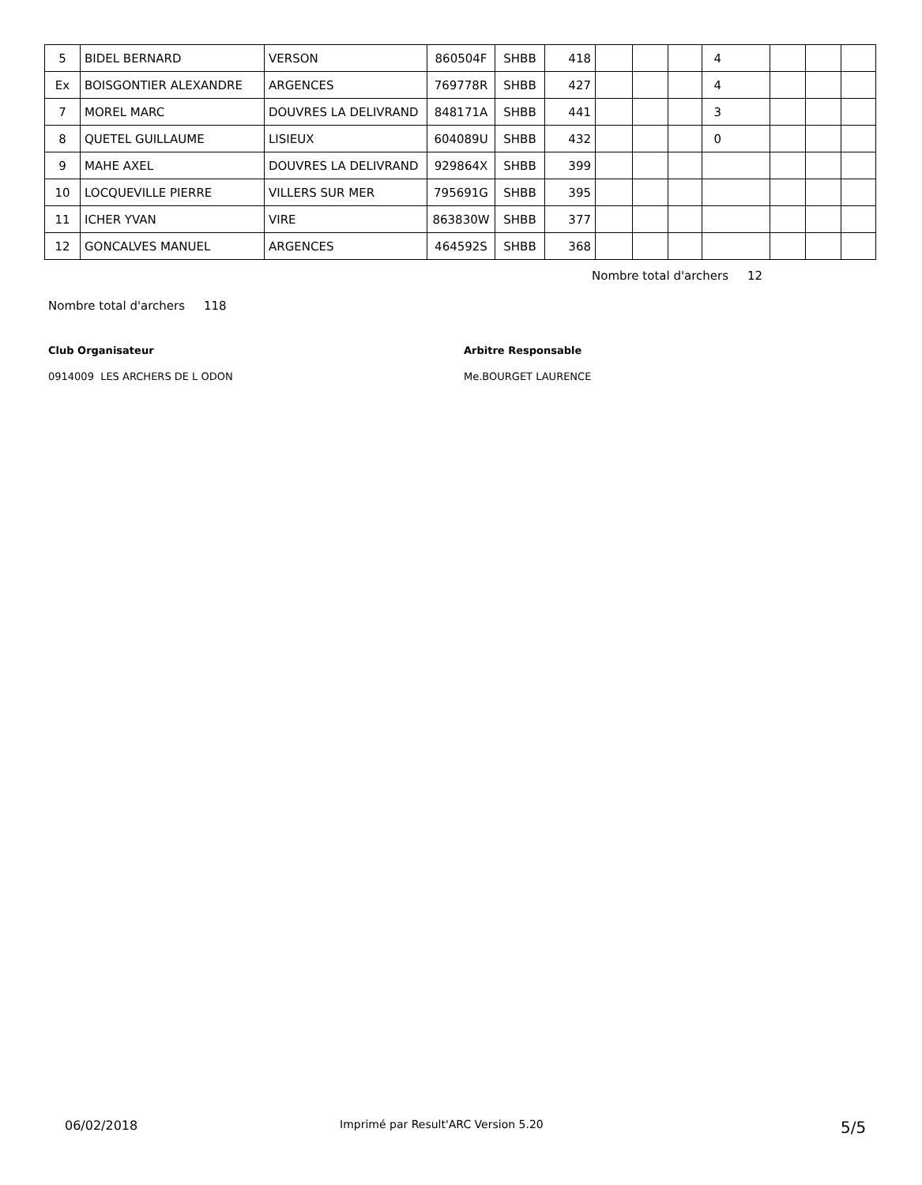| 5 | BIDEL BERNARD | VERSON | 860504F | SHBB | 418 | | | | 4 | | | |
| Ex | BOISGONTIER ALEXANDRE | ARGENCES | 769778R | SHBB | 427 | | | | 4 | | | |
| 7 | MOREL MARC | DOUVRES LA DELIVRAND | 848171A | SHBB | 441 | | | | 3 | | | |
| 8 | QUETEL GUILLAUME | LISIEUX | 604089U | SHBB | 432 | | | | 0 | | | |
| 9 | MAHE AXEL | DOUVRES LA DELIVRAND | 929864X | SHBB | 399 | | | | | | | |
| 10 | LOCQUEVILLE PIERRE | VILLERS SUR MER | 795691G | SHBB | 395 | | | | | | | |
| 11 | ICHER YVAN | VIRE | 863830W | SHBB | 377 | | | | | | | |
| 12 | GONCALVES MANUEL | ARGENCES | 464592S | SHBB | 368 | | | | | | | |
Nombre total d'archers 12
Nombre total d'archers 118
Club Organisateur Arbitre Responsable
0914009 LES ARCHERS DE L ODON Me.BOURGET LAURENCE
06/02/2018
Imprimé par Result'ARC Version 5.20
5/5